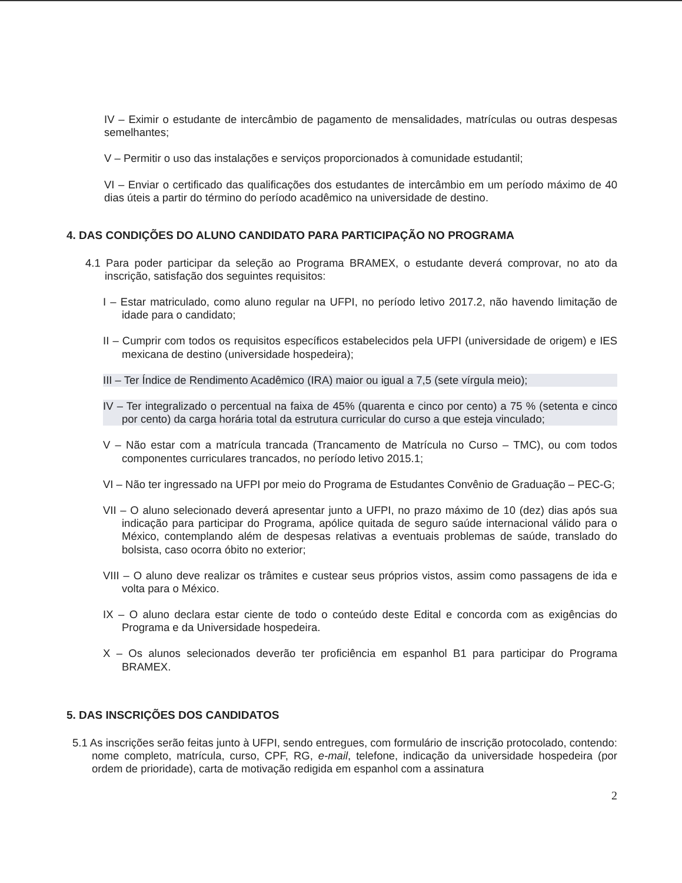IV – Eximir o estudante de intercâmbio de pagamento de mensalidades, matrículas ou outras despesas semelhantes;
V – Permitir o uso das instalações e serviços proporcionados à comunidade estudantil;
VI – Enviar o certificado das qualificações dos estudantes de intercâmbio em um período máximo de 40 dias úteis a partir do término do período acadêmico na universidade de destino.
4. DAS CONDIÇÕES DO ALUNO CANDIDATO PARA PARTICIPAÇÃO NO PROGRAMA
4.1 Para poder participar da seleção ao Programa BRAMEX, o estudante deverá comprovar, no ato da inscrição, satisfação dos seguintes requisitos:
I – Estar matriculado, como aluno regular na UFPI, no período letivo 2017.2, não havendo limitação de idade para o candidato;
II – Cumprir com todos os requisitos específicos estabelecidos pela UFPI (universidade de origem) e IES mexicana de destino (universidade hospedeira);
III – Ter Índice de Rendimento Acadêmico (IRA) maior ou igual a 7,5 (sete vírgula meio);
IV – Ter integralizado o percentual na faixa de 45% (quarenta e cinco por cento) a 75 % (setenta e cinco por cento) da carga horária total da estrutura curricular do curso a que esteja vinculado;
V – Não estar com a matrícula trancada (Trancamento de Matrícula no Curso – TMC), ou com todos componentes curriculares trancados, no período letivo 2015.1;
VI – Não ter ingressado na UFPI por meio do Programa de Estudantes Convênio de Graduação – PEC-G;
VII – O aluno selecionado deverá apresentar junto a UFPI, no prazo máximo de 10 (dez) dias após sua indicação para participar do Programa, apólice quitada de seguro saúde internacional válido para o México, contemplando além de despesas relativas a eventuais problemas de saúde, translado do bolsista, caso ocorra óbito no exterior;
VIII – O aluno deve realizar os trâmites e custear seus próprios vistos, assim como passagens de ida e volta para o México.
IX – O aluno declara estar ciente de todo o conteúdo deste Edital e concorda com as exigências do Programa e da Universidade hospedeira.
X – Os alunos selecionados deverão ter proficiência em espanhol B1 para participar do Programa BRAMEX.
5. DAS INSCRIÇÕES DOS CANDIDATOS
5.1 As inscrições serão feitas junto à UFPI, sendo entregues, com formulário de inscrição protocolado, contendo: nome completo, matrícula, curso, CPF, RG, e-mail, telefone, indicação da universidade hospedeira (por ordem de prioridade), carta de motivação redigida em espanhol com a assinatura
2